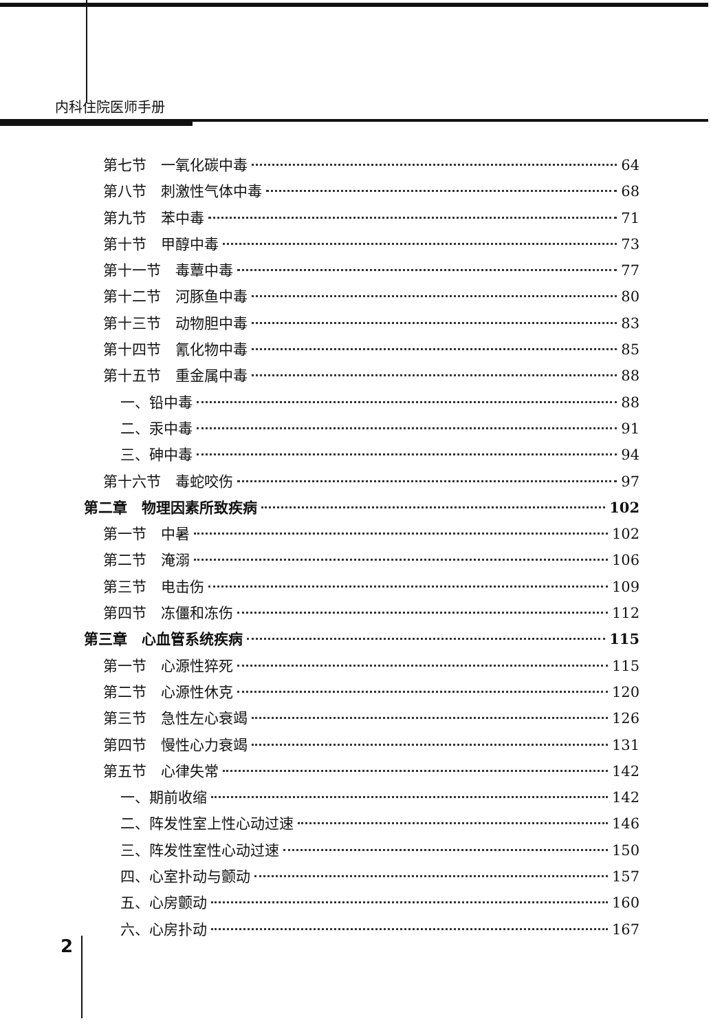内科住院医师手册
第七节　一氧化碳中毒 64
第八节　刺激性气体中毒 68
第九节　苯中毒 71
第十节　甲醇中毒 73
第十一节　毒蕈中毒 77
第十二节　河豚鱼中毒 80
第十三节　动物胆中毒 83
第十四节　氰化物中毒 85
第十五节　重金属中毒 88
一、铅中毒 88
二、汞中毒 91
三、砷中毒 94
第十六节　毒蛇咬伤 97
第二章　物理因素所致疾病 102
第一节　中暑 102
第二节　淹溺 106
第三节　电击伤 109
第四节　冻僵和冻伤 112
第三章　心血管系统疾病 115
第一节　心源性猝死 115
第二节　心源性休克 120
第三节　急性左心衰竭 126
第四节　慢性心力衰竭 131
第五节　心律失常 142
一、期前收缩 142
二、阵发性室上性心动过速 146
三、阵发性室性心动过速 150
四、心室扑动与颤动 157
五、心房颤动 160
六、心房扑动 167
2